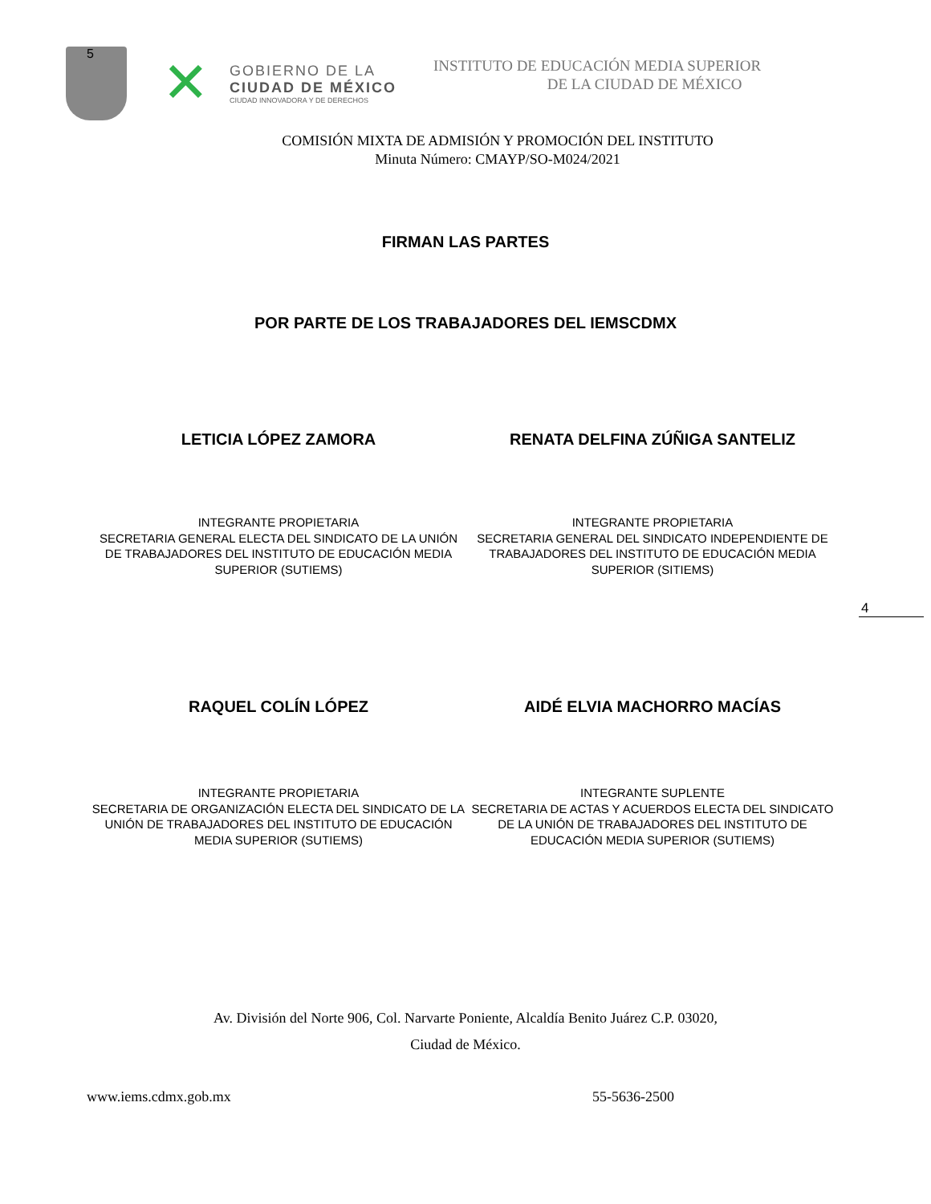5
✕
GOBIERNO DE LA
CIUDAD DE MÉXICO
CIUDAD INNOVADORA Y DE DERECHOS
INSTITUTO DE EDUCACIÓN MEDIA SUPERIOR
DE LA CIUDAD DE MÉXICO
COMISIÓN MIXTA DE ADMISIÓN Y PROMOCIÓN DEL INSTITUTO
Minuta Número: CMAYP/SO-M024/2021
FIRMAN LAS PARTES
POR PARTE DE LOS TRABAJADORES DEL IEMSCDMX
LETICIA LÓPEZ ZAMORA RENATA DELFINA ZÚÑIGA SANTELIZ
INTEGRANTE PROPIETARIA
SECRETARIA GENERAL ELECTA DEL SINDICATO DE LA UNIÓN DE TRABAJADORES DEL INSTITUTO DE EDUCACIÓN MEDIA SUPERIOR (SUTIEMS)
INTEGRANTE PROPIETARIA
SECRETARIA GENERAL DEL SINDICATO INDEPENDIENTE DE TRABAJADORES DEL INSTITUTO DE EDUCACIÓN MEDIA SUPERIOR (SITIEMS)
4
RAQUEL COLÍN LÓPEZ AIDÉ ELVIA MACHORRO MACÍAS
INTEGRANTE PROPIETARIA
SECRETARIA DE ORGANIZACIÓN ELECTA DEL SINDICATO DE LA UNIÓN DE TRABAJADORES DEL INSTITUTO DE EDUCACIÓN MEDIA SUPERIOR (SUTIEMS)
INTEGRANTE SUPLENTE
SECRETARIA DE ACTAS Y ACUERDOS ELECTA DEL SINDICATO DE LA UNIÓN DE TRABAJADORES DEL INSTITUTO DE EDUCACIÓN MEDIA SUPERIOR (SUTIEMS)
Av. División del Norte 906, Col. Narvarte Poniente, Alcaldía Benito Juárez C.P. 03020,
Ciudad de México.
www.iems.cdmx.gob.mx 55-5636-2500